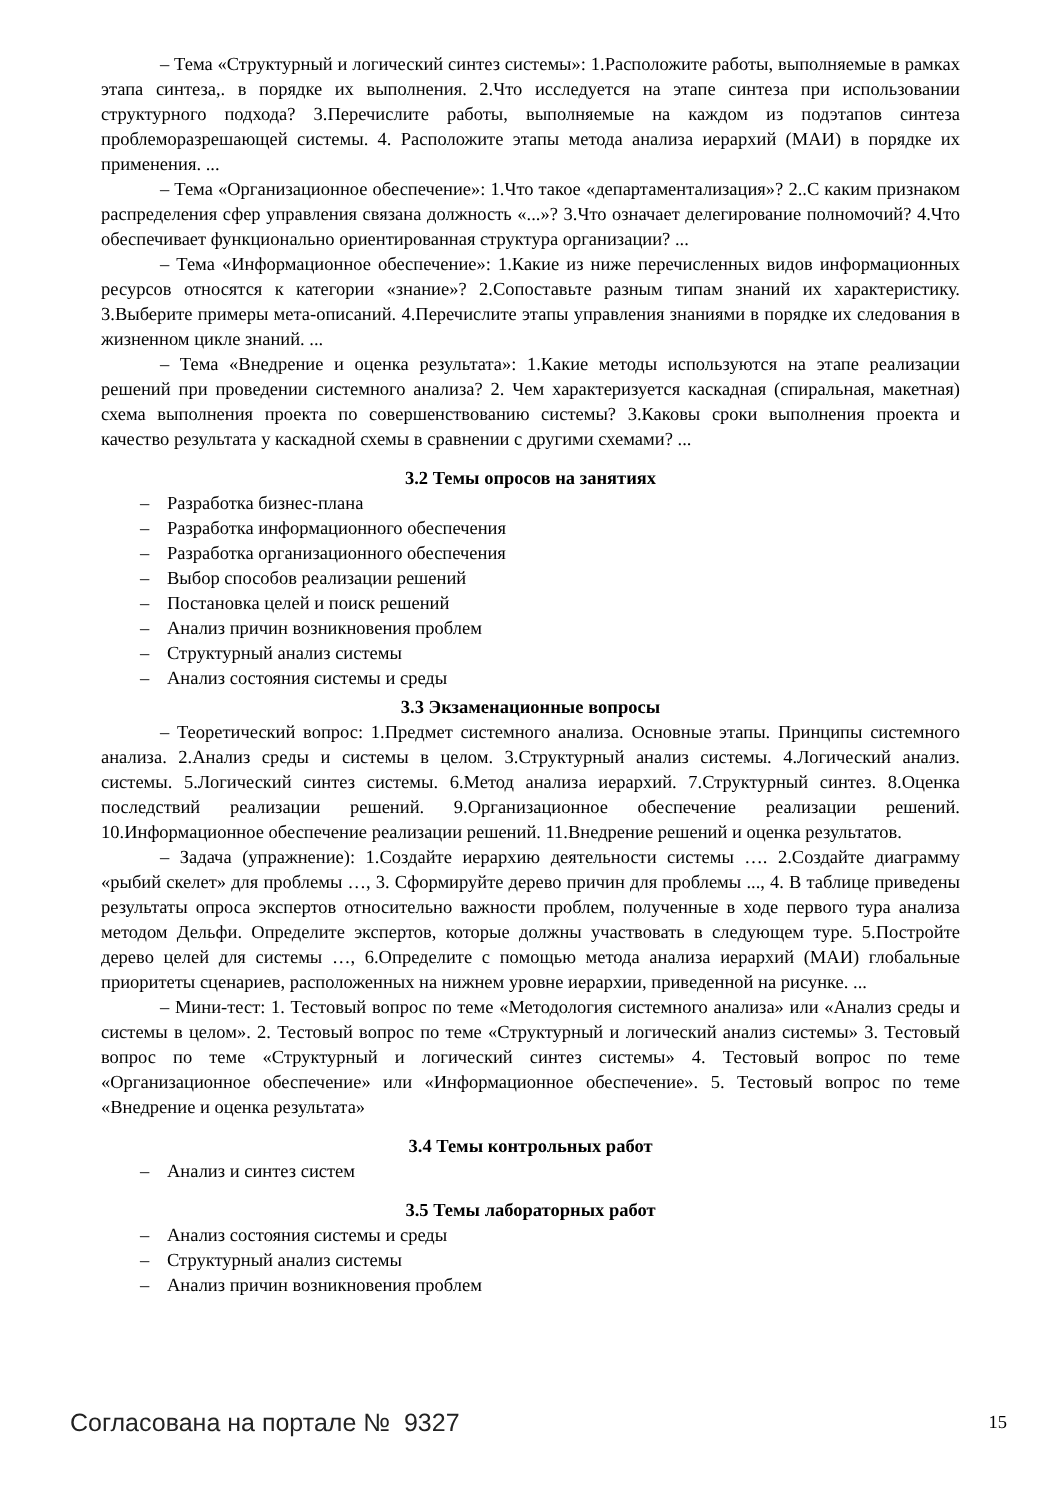– Тема «Структурный и логический синтез системы»: 1.Расположите работы, выполняемые в рамках этапа синтеза,. в порядке их выполнения. 2.Что исследуется на этапе синтеза при использовании структурного подхода? 3.Перечислите работы, выполняемые на каждом из подэтапов синтеза проблеморазрешающей системы. 4. Расположите этапы метода анализа иерархий (МАИ) в порядке их применения. ...
– Тема «Организационное обеспечение»: 1.Что такое «департаментализация»? 2..С каким признаком распределения сфер управления связана должность «...»? 3.Что означает делегирование полномочий? 4.Что обеспечивает функционально ориентированная структура организации? ...
– Тема «Информационное обеспечение»: 1.Какие из ниже перечисленных видов информационных ресурсов относятся к категории «знание»? 2.Сопоставьте разным типам знаний их характеристику. 3.Выберите примеры мета-описаний. 4.Перечислите этапы управления знаниями в порядке их следования в жизненном цикле знаний. ...
– Тема «Внедрение и оценка результата»: 1.Какие методы используются на этапе реализации решений при проведении системного анализа? 2. Чем характеризуется каскадная (спиральная, макетная) схема выполнения проекта по совершенствованию системы? 3.Каковы сроки выполнения проекта и качество результата у каскадной схемы в сравнении с другими схемами? ...
3.2 Темы опросов на занятиях
– Разработка бизнес-плана
– Разработка информационного обеспечения
– Разработка организационного обеспечения
– Выбор способов реализации решений
– Постановка целей и поиск решений
– Анализ причин возникновения проблем
– Структурный анализ системы
– Анализ состояния системы и среды
3.3 Экзаменационные вопросы
– Теоретический вопрос: 1.Предмет системного анализа. Основные этапы. Принципы системного анализа. 2.Анализ среды и системы в целом. 3.Структурный анализ системы. 4.Логический анализ. системы. 5.Логический синтез системы. 6.Метод анализа иерархий. 7.Структурный синтез. 8.Оценка последствий реализации решений. 9.Организационное обеспечение реализации решений. 10.Информационное обеспечение реализации решений. 11.Внедрение решений и оценка результатов.
– Задача (упражнение): 1.Создайте иерархию деятельности системы …. 2.Создайте диаграмму «рыбий скелет» для проблемы …, 3. Сформируйте дерево причин для проблемы ..., 4. В таблице приведены результаты опроса экспертов относительно важности проблем, полученные в ходе первого тура анализа методом Дельфи. Определите экспертов, которые должны участвовать в следующем туре. 5.Постройте дерево целей для системы …, 6.Определите с помощью метода анализа иерархий (МАИ) глобальные приоритеты сценариев, расположенных на нижнем уровне иерархии, приведенной на рисунке. ...
– Мини-тест: 1. Тестовый вопрос по теме «Методология системного анализа» или «Анализ среды и системы в целом». 2. Тестовый вопрос по теме «Структурный и логический анализ системы» 3. Тестовый вопрос по теме «Структурный и логический синтез системы» 4. Тестовый вопрос по теме «Организационное обеспечение» или «Информационное обеспечение». 5. Тестовый вопрос по теме «Внедрение и оценка результата»
3.4 Темы контрольных работ
– Анализ и синтез систем
3.5 Темы лабораторных работ
– Анализ состояния системы и среды
– Структурный анализ системы
– Анализ причин возникновения проблем
Согласована на портале № 9327 15